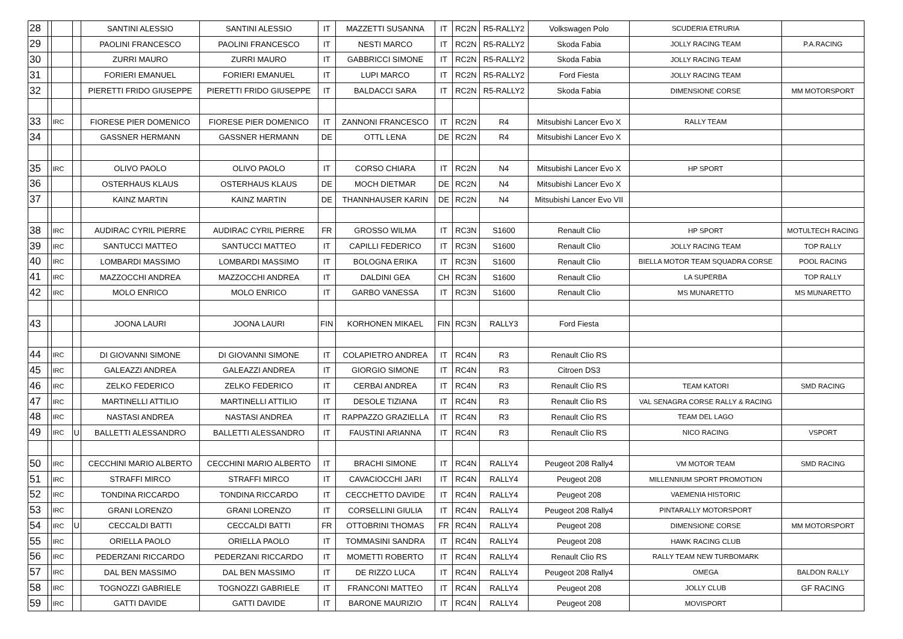| 28 | | | | SANTINI ALESSIO | SANTINI ALESSIO | IT | MAZZETTI SUSANNA | IT | RC2N | R5-RALLY2 | Volkswagen Polo | SCUDERIA ETRURIA | |
| 29 | | | | PAOLINI FRANCESCO | PAOLINI FRANCESCO | IT | NESTI MARCO | IT | RC2N | R5-RALLY2 | Skoda Fabia | JOLLY RACING TEAM | P.A.RACING |
| 30 | | | | ZURRI MAURO | ZURRI MAURO | IT | GABBRICCI SIMONE | IT | RC2N | R5-RALLY2 | Skoda Fabia | JOLLY RACING TEAM | |
| 31 | | | | FORIERI EMANUEL | FORIERI EMANUEL | IT | LUPI MARCO | IT | RC2N | R5-RALLY2 | Ford Fiesta | JOLLY RACING TEAM | |
| 32 | | | | PIERETTI FRIDO GIUSEPPE | PIERETTI FRIDO GIUSEPPE | IT | BALDACCI SARA | IT | RC2N | R5-RALLY2 | Skoda Fabia | DIMENSIONE CORSE | MM MOTORSPORT |
| 33 | | IRC | | FIORESE PIER DOMENICO | FIORESE PIER DOMENICO | IT | ZANNONI FRANCESCO | IT | RC2N | R4 | Mitsubishi Lancer Evo X | RALLY TEAM | |
| 34 | | | | GASSNER HERMANN | GASSNER HERMANN | DE | OTTL LENA | DE | RC2N | R4 | Mitsubishi Lancer Evo X | | |
| 35 | | IRC | | OLIVO PAOLO | OLIVO PAOLO | IT | CORSO CHIARA | IT | RC2N | N4 | Mitsubishi Lancer Evo X | HP SPORT | |
| 36 | | | | OSTERHAUS KLAUS | OSTERHAUS KLAUS | DE | MOCH DIETMAR | DE | RC2N | N4 | Mitsubishi Lancer Evo X | | |
| 37 | | | | KAINZ MARTIN | KAINZ MARTIN | DE | THANNHAUSER KARIN | DE | RC2N | N4 | Mitsubishi Lancer Evo VII | | |
| 38 | | IRC | | AUDIRAC CYRIL PIERRE | AUDIRAC CYRIL PIERRE | FR | GROSSO WILMA | IT | RC3N | S1600 | Renault Clio | HP SPORT | MOTULTECH RACING |
| 39 | | IRC | | SANTUCCI MATTEO | SANTUCCI MATTEO | IT | CAPILLI FEDERICO | IT | RC3N | S1600 | Renault Clio | JOLLY RACING TEAM | TOP RALLY |
| 40 | | IRC | | LOMBARDI MASSIMO | LOMBARDI MASSIMO | IT | BOLOGNA ERIKA | IT | RC3N | S1600 | Renault Clio | BIELLA MOTOR TEAM SQUADRA CORSE | POOL RACING |
| 41 | | IRC | | MAZZOCCHI ANDREA | MAZZOCCHI ANDREA | IT | DALDINI GEA | CH | RC3N | S1600 | Renault Clio | LA SUPERBA | TOP RALLY |
| 42 | | IRC | | MOLO ENRICO | MOLO ENRICO | IT | GARBO VANESSA | IT | RC3N | S1600 | Renault Clio | MS MUNARETTO | MS MUNARETTO |
| 43 | | | | JOONA LAURI | JOONA LAURI | FIN | KORHONEN MIKAEL | FIN | RC3N | RALLY3 | Ford Fiesta | | |
| 44 | | IRC | | DI GIOVANNI SIMONE | DI GIOVANNI SIMONE | IT | COLAPIETRO ANDREA | IT | RC4N | R3 | Renault Clio RS | | |
| 45 | | IRC | | GALEAZZI ANDREA | GALEAZZI ANDREA | IT | GIORGIO SIMONE | IT | RC4N | R3 | Citroen DS3 | | |
| 46 | | IRC | | ZELKO FEDERICO | ZELKO FEDERICO | IT | CERBAI ANDREA | IT | RC4N | R3 | Renault Clio RS | TEAM KATORI | SMD RACING |
| 47 | | IRC | | MARTINELLI ATTILIO | MARTINELLI ATTILIO | IT | DESOLE TIZIANA | IT | RC4N | R3 | Renault Clio RS | VAL SENAGRA CORSE RALLY & RACING | |
| 48 | | IRC | | NASTASI ANDREA | NASTASI ANDREA | IT | RAPPAZZO GRAZIELLA | IT | RC4N | R3 | Renault Clio RS | TEAM DEL LAGO | |
| 49 | | IRC | U | BALLETTI ALESSANDRO | BALLETTI ALESSANDRO | IT | FAUSTINI ARIANNA | IT | RC4N | R3 | Renault Clio RS | NICO RACING | VSPORT |
| 50 | | IRC | | CECCHINI MARIO ALBERTO | CECCHINI MARIO ALBERTO | IT | BRACHI SIMONE | IT | RC4N | RALLY4 | Peugeot 208 Rally4 | VM MOTOR TEAM | SMD RACING |
| 51 | | IRC | | STRAFFI MIRCO | STRAFFI MIRCO | IT | CAVACIOCCHI JARI | IT | RC4N | RALLY4 | Peugeot 208 | MILLENNIUM SPORT PROMOTION | |
| 52 | | IRC | | TONDINA RICCARDO | TONDINA RICCARDO | IT | CECCHETTO DAVIDE | IT | RC4N | RALLY4 | Peugeot 208 | VAEMENIA HISTORIC | |
| 53 | | IRC | | GRANI LORENZO | GRANI LORENZO | IT | CORSELLINI GIULIA | IT | RC4N | RALLY4 | Peugeot 208 Rally4 | PINTARALLY MOTORSPORT | |
| 54 | | IRC | U | CECCALDI BATTI | CECCALDI BATTI | FR | OTTOBRINI THOMAS | FR | RC4N | RALLY4 | Peugeot 208 | DIMENSIONE CORSE | MM MOTORSPORT |
| 55 | | IRC | | ORIELLA PAOLO | ORIELLA PAOLO | IT | TOMMASINI SANDRA | IT | RC4N | RALLY4 | Peugeot 208 | HAWK RACING CLUB | |
| 56 | | IRC | | PEDERZANI RICCARDO | PEDERZANI RICCARDO | IT | MOMETTI ROBERTO | IT | RC4N | RALLY4 | Renault Clio RS | RALLY TEAM NEW TURBOMARK | |
| 57 | | IRC | | DAL BEN MASSIMO | DAL BEN MASSIMO | IT | DE RIZZO LUCA | IT | RC4N | RALLY4 | Peugeot 208 Rally4 | OMEGA | BALDON RALLY |
| 58 | | IRC | | TOGNOZZI GABRIELE | TOGNOZZI GABRIELE | IT | FRANCONI MATTEO | IT | RC4N | RALLY4 | Peugeot 208 | JOLLY CLUB | GF RACING |
| 59 | | IRC | | GATTI DAVIDE | GATTI DAVIDE | IT | BARONE MAURIZIO | IT | RC4N | RALLY4 | Peugeot 208 | MOVISPORT | |